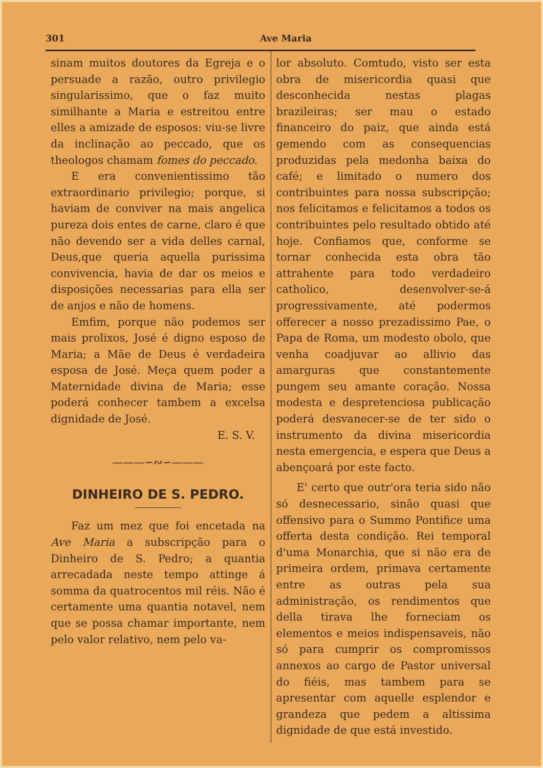301 Ave Maria
sinam muitos doutores da Egreja e o persuade a razão, outro privilegio singularissimo, que o faz muito similhante a Maria e estreitou entre elles a amizade de esposos: viu-se livre da inclinação ao peccado, que os theologos chamam fomes do peccado.
E era convenientissimo tão extraordinario privilegio; porque, si haviam de conviver na mais angelica pureza dois entes de carne, claro é que não devendo ser a vida delles carnal, Deus,que queria aquella purissima convivencia, havia de dar os meios e disposições necessarias para ella ser de anjos e não de homens.
Emfim, porque não podemos ser mais prolixos, José é digno esposo de Maria; a Mãe de Deus é verdadeira esposa de José. Meça quem poder a Maternidade divina de Maria; esse poderá conhecer tambem a excelsa dignidade de José.
E. S. V.
———∽∾∽———
DINHEIRO DE S. PEDRO.
Faz um mez que foi encetada na Ave Maria a subscripção para o Dinheiro de S. Pedro; a quantia arrecadada neste tempo attinge á somma da quatrocentos mil réis. Não é certamente uma quantia notavel, nem que se possa chamar importante, nem pelo valor relativo, nem pelo va-
lor absoluto. Comtudo, visto ser esta obra de misericordia quasi que desconhecida nestas plagas brazileiras; ser mau o estado financeiro do paiz, que ainda está gemendo com as consequencias produzidas pela medonha baixa do café; e limitado o numero dos contribuintes para nossa subscripção; nos felicitamos e felicitamos a todos os contribuintes pelo resultado obtido até hoje. Confiamos que, conforme se tornar conhecida esta obra tão attrahente para todo verdadeiro catholico, desenvolver-se-á progressivamente, até podermos offerecer a nosso prezadissimo Pae, o Papa de Roma, um modesto obolo, que venha coadjuvar ao allivio das amarguras que constantemente pungem seu amante coração. Nossa modesta e despretenciosa publicação poderá desvanecer-se de ter sido o instrumento da divina misericordia nesta emergencia, e espera que Deus a abençoará por este facto.
E' certo que outr'ora teria sido não só desnecessario, sinão quasi que offensivo para o Summo Pontifice uma offerta desta condição. Rei temporal d'uma Monarchia, que si não era de primeira ordem, primava certamente entre as outras pela sua administração, os rendimentos que della tirava lhe forneciam os elementos e meios indispensaveis, não só para cumprir os compromissos annexos ao cargo de Pastor universal do fiéis, mas tambem para se apresentar com aquelle esplendor e grandeza que pedem a altissima dignidade de que está investido.